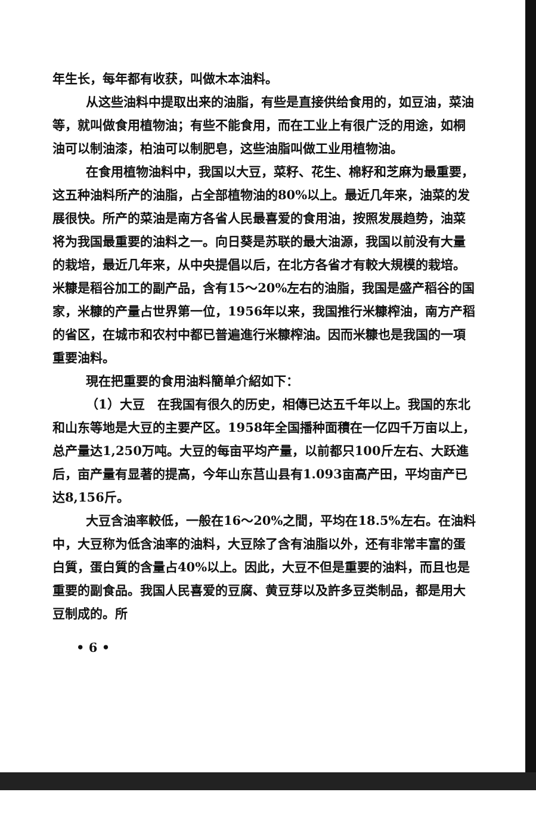年生长，每年都有收获，叫做木本油料。
从这些油料中提取出来的油脂，有些是直接供给食用的，如豆油，菜油等，就叫做食用植物油；有些不能食用，而在工业上有很广泛的用途，如桐油可以制油漆，柏油可以制肥皂，这些油脂叫做工业用植物油。
在食用植物油料中，我国以大豆，菜籽、花生、棉籽和芝麻为最重要，这五种油料所产的油脂，占全部植物油的80%以上。最近几年来，油菜的发展很快。所产的菜油是南方各省人民最喜爱的食用油，按照发展趋势，油菜将为我国最重要的油料之一。向日葵是苏联的最大油源，我国以前没有大量的栽培，最近几年来，从中央提倡以后，在北方各省才有較大規模的栽培。米糠是稻谷加工的副产品，含有15～20%左右的油脂，我国是盛产稻谷的国家，米糠的产量占世界第一位，1956年以来，我国推行米糠榨油，南方产稻的省区，在城市和农村中都已普遍進行米糠榨油。因而米糠也是我国的一項重要油料。
現在把重要的食用油料簡单介紹如下：
（1）大豆　在我国有很久的历史，相傳已达五千年以上。我国的东北和山东等地是大豆的主要产区。1958年全国播种面積在一亿四千万亩以上，总产量达1,250万吨。大豆的每亩平均产量，以前都只100斤左右、大跃進后，亩产量有显著的提高，今年山东莒山县有1.093亩高产田，平均亩产已达8,156斤。
大豆含油率較低，一般在16～20%之間，平均在18.5%左右。在油料中，大豆称为低含油率的油料，大豆除了含有油脂以外，还有非常丰富的蛋白質，蛋白質的含量占40%以上。因此，大豆不但是重要的油料，而且也是重要的副食品。我国人民喜爱的豆腐、黄豆芽以及許多豆类制品，都是用大豆制成的。所
• 6 •